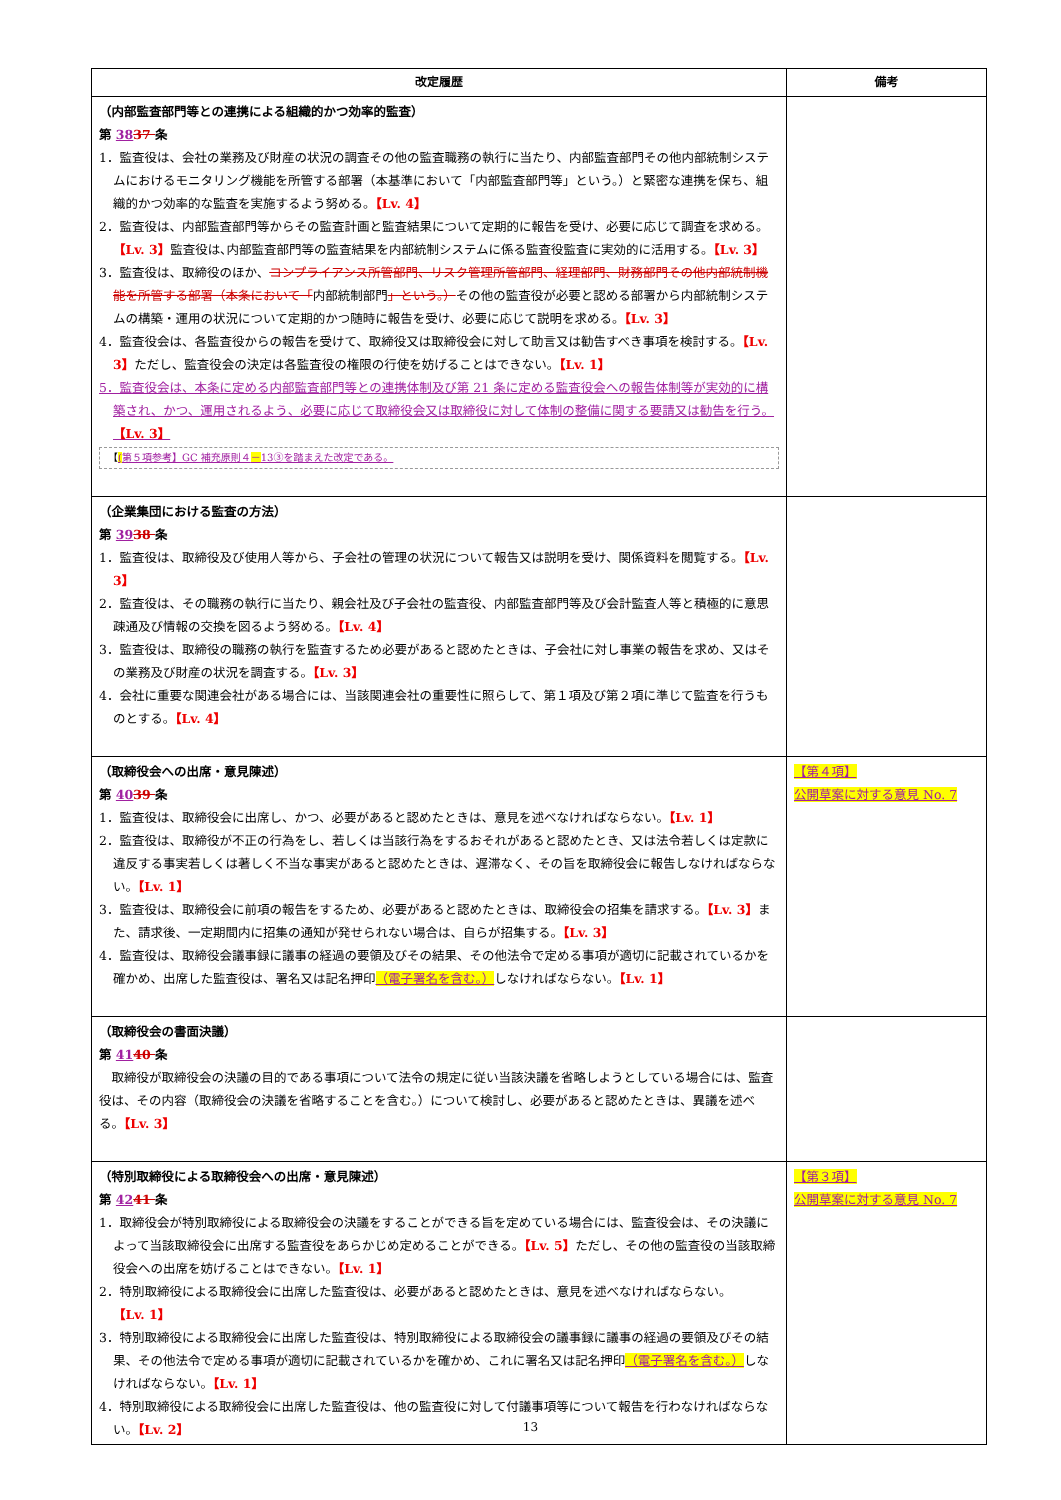| 改定履歴 | 備考 |
| --- | --- |
| （内部監査部門等との連携による組織的かつ効率的監査） 第 38 37 条 1．監査役は、会社の業務及び財産の状況の調査その他の監査職務の執行に当たり、内部監査部門その他内部統制システムにおけるモニタリング機能を所管する部署（本基準において「内部監査部門等」という。）と緊密な連携を保ち、組織的かつ効率的な監査を実施するよう努める。 【Lv. 4】 2．監査役は、内部監査部門等からその監査計画と監査結果について定期的に報告を受け、必要に応じて調査を求める。 【Lv. 3】 監査役は､内部監査部門等の監査結果を内部統制システムに係る監査役監査に実効的に活用する。 【Lv. 3】 3．監査役は、取締役のほか、 コンプライアンス所管部門、リスク管理所管部門、経理部門、財務部門その他内部統制機能を所管する部署（本条において「 内部統制部門 」という。） その他の監査役が必要と認める部署から内部統制システムの構築・運用の状況について定期的かつ随時に報告を受け、必要に応じて説明を求める。 【Lv. 3】 4．監査役会は、各監査役からの報告を受けて、取締役又は取締役会に対して助言又は勧告すべき事項を検討する。 【Lv. 3】 ただし、監査役会の決定は各監査役の権限の行使を妨げることはできない。 【Lv. 1】 5．監査役会は、本条に定める内部監査部門等との連携体制及び第 21 条に定める監査役会への報告体制等が実効的に構築され、かつ、運用されるよう、必要に応じて取締役会又は取締役に対して体制の整備に関する要請又は勧告を行う。 【Lv. 3】 【 ( 第５項参考】GC 補充原則４ － 13③を踏まえた改定である。 | |
| （企業集団における監査の方法） 第 39 38 条 1．監査役は、取締役及び使用人等から、子会社の管理の状況について報告又は説明を受け、関係資料を閲覧する。 【Lv. 3】 2．監査役は、その職務の執行に当たり、親会社及び子会社の監査役、内部監査部門等及び会計監査人等と積極的に意思疎通及び情報の交換を図るよう努める。 【Lv. 4】 3．監査役は、取締役の職務の執行を監査するため必要があると認めたときは、子会社に対し事業の報告を求め、又はその業務及び財産の状況を調査する。 【Lv. 3】 4．会社に重要な関連会社がある場合には、当該関連会社の重要性に照らして、第１項及び第２項に準じて監査を行うものとする。 【Lv. 4】 | |
| （取締役会への出席・意見陳述） 第 40 39 条 1．監査役は、取締役会に出席し、かつ、必要があると認めたときは、意見を述べなければならない。 【Lv. 1】 2．監査役は、取締役が不正の行為をし、若しくは当該行為をするおそれがあると認めたとき、又は法令若しくは定款に違反する事実若しくは著しく不当な事実があると認めたときは、遅滞なく、その旨を取締役会に報告しなければならない。 【Lv. 1】 3．監査役は、取締役会に前項の報告をするため、必要があると認めたときは、取締役会の招集を請求する。 【Lv. 3】 また、請求後、一定期間内に招集の通知が発せられない場合は、自らが招集する。 【Lv. 3】 4．監査役は、取締役会議事録に議事の経過の要領及びその結果、その他法令で定める事項が適切に記載されているかを確かめ、出席した監査役は、署名又は記名押印 （電子署名を含む。） しなければならない。 【Lv. 1】 | 【第４項】 公開草案に対する意見 No. 7 |
| （取締役会の書面決議） 第 41 40 条 取締役が取締役会の決議の目的である事項について法令の規定に従い当該決議を省略しようとしている場合には、監査役は、その内容（取締役会の決議を省略することを含む。）について検討し、必要があると認めたときは、異議を述べる。 【Lv. 3】 | |
| （特別取締役による取締役会への出席・意見陳述） 第 42 41 条 1．取締役会が特別取締役による取締役会の決議をすることができる旨を定めている場合には、監査役会は、その決議によって当該取締役会に出席する監査役をあらかじめ定めることができる。 【Lv. 5】 ただし、その他の監査役の当該取締役会への出席を妨げることはできない。 【Lv. 1】 2．特別取締役による取締役会に出席した監査役は、必要があると認めたときは、意見を述べなければならない。 【Lv. 1】 3．特別取締役による取締役会に出席した監査役は、特別取締役による取締役会の議事録に議事の経過の要領及びその結果、その他法令で定める事項が適切に記載されているかを確かめ、これに署名又は記名押印 （電子署名を含む。） しなければならない。 【Lv. 1】 4．特別取締役による取締役会に出席した監査役は、他の監査役に対して付議事項等について報告を行わなければならない。 【Lv. 2】 | 【第３項】 公開草案に対する意見 No. 7 |
13